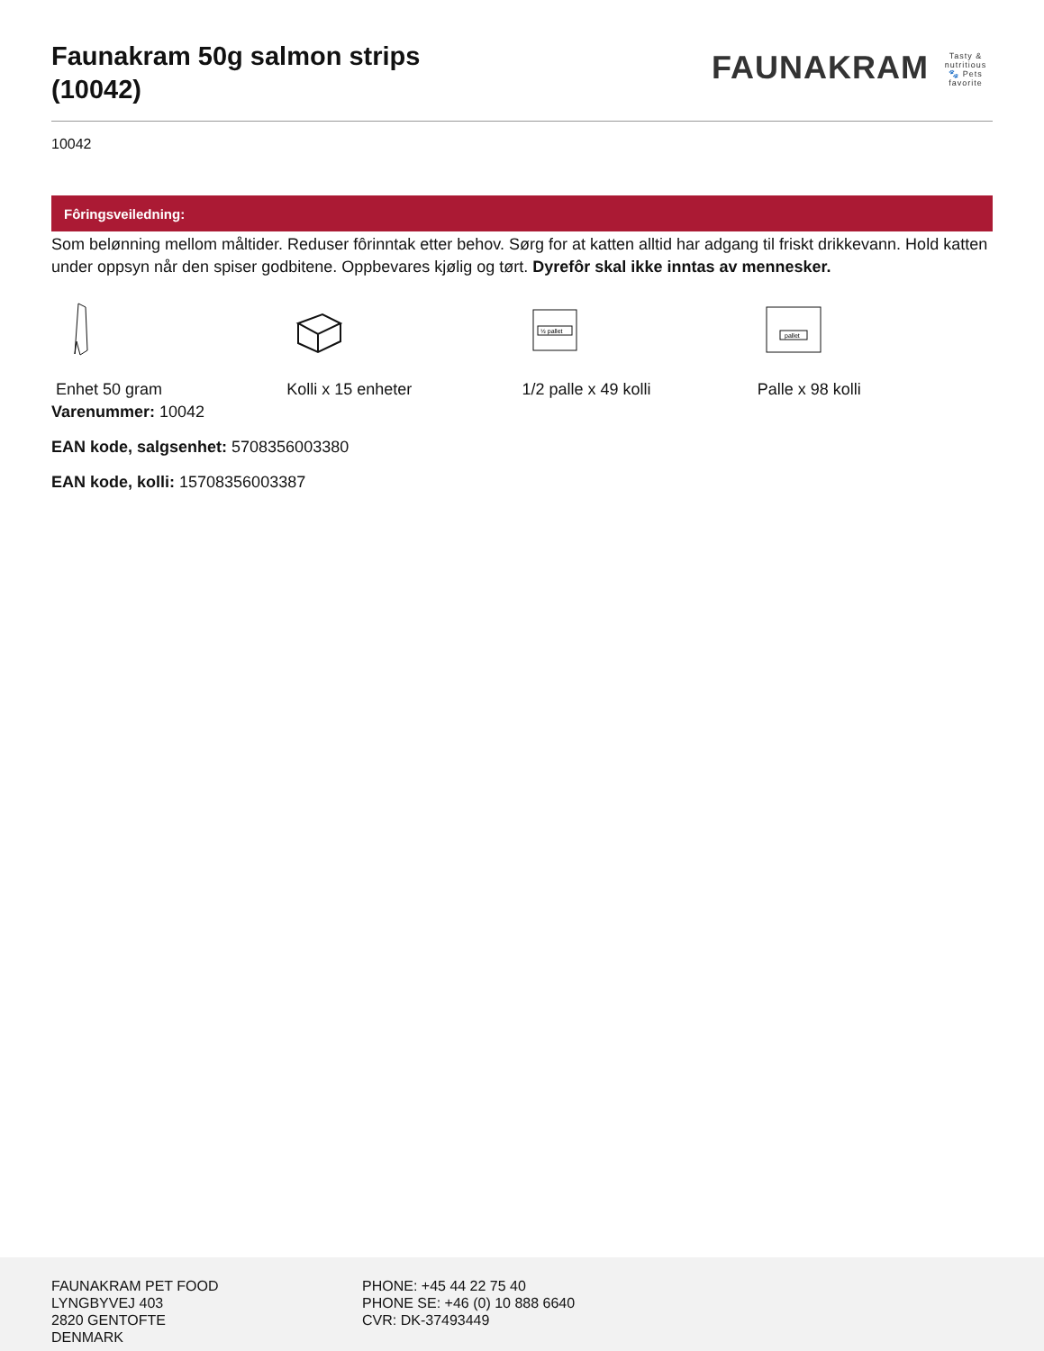Faunakram 50g salmon strips
(10042)
FAUNAKRAM Tasty & nutritious 🐾 Pets favorite
10042
Fôringsveiledning:
Som belønning mellom måltider. Reduser fôrinntak etter behov. Sørg for at katten alltid har adgang til friskt drikkevann. Hold katten under oppsyn når den spiser godbitene. Oppbevares kjølig og tørt. Dyrefôr skal ikke inntas av mennesker.
Enhet 50 gram
Kolli x 15 enheter
½ pallet
1/2 palle x 49 kolli
pallet
Palle x 98 kolli
Varenummer: 10042
EAN kode, salgsenhet: 5708356003380
EAN kode, kolli: 15708356003387
FAUNAKRAM PET FOOD
LYNGBYVEJ 403
2820 GENTOFTE
DENMARK
PHONE: +45 44 22 75 40
PHONE SE: +46 (0) 10 888 6640
CVR: DK-37493449